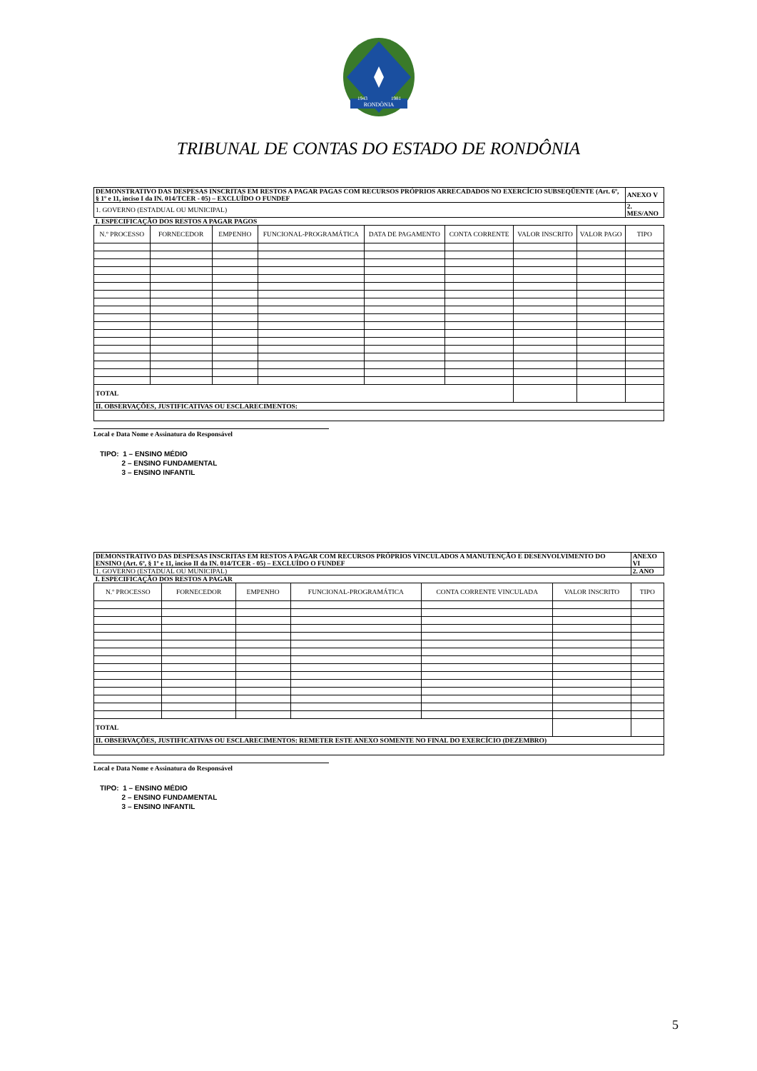RONDÔNIA
1943
1981
TRIBUNAL DE CONTAS DO ESTADO DE RONDÔNIA
| DEMONSTRATIVO DAS DESPESAS INSCRITAS EM RESTOS A PAGAR PAGAS COM RECURSOS PRÓPRIOS ARRECADADOS NO EXERCÍCIO SUBSEQÜENTE (Art. 6º, § 1º e 11, inciso I da IN. 014/TCER - 05) – EXCLUÍDO O FUNDEF | | | | | | | | ANEXO V |
| 1. GOVERNO (ESTADUAL OU MUNICIPAL) | | | | | | | | 2. MES/ANO |
| I. ESPECIFICAÇÃO DOS RESTOS A PAGAR PAGOS | | | | | | | | |
| N.º PROCESSO | FORNECEDOR | EMPENHO | FUNCIONAL-PROGRAMÁTICA | DATA DE PAGAMENTO | CONTA CORRENTE | VALOR INSCRITO | VALOR PAGO | TIPO |
| TOTAL | | | | | | | | |
| II. OBSERVAÇÕES, JUSTIFICATIVAS OU ESCLARECIMENTOS: | | | | | | | | |
Local e Data Nome e Assinatura do Responsável
TIPO: 1 – ENSINO MÉDIO
2 – ENSINO FUNDAMENTAL
3 – ENSINO INFANTIL
| DEMONSTRATIVO DAS DESPESAS INSCRITAS EM RESTOS A PAGAR COM RECURSOS PRÓPRIOS VINCULADOS A MANUTENÇÃO E DESENVOLVIMENTO DO ENSINO (Art. 6º, § 1º e 11, inciso II da IN. 014/TCER - 05) – EXCLUÍDO O FUNDEF | | | | | | | ANEXO VI |
| 1. GOVERNO (ESTADUAL OU MUNICIPAL) | | | | | | | 2. ANO |
| I. ESPECIFICAÇÃO DOS RESTOS A PAGAR | | | | | | | |
| N.º PROCESSO | FORNECEDOR | EMPENHO | FUNCIONAL-PROGRAMÁTICA | CONTA CORRENTE VINCULADA | VALOR INSCRITO | TIPO | |
| TOTAL | | | | | | | |
| II. OBSERVAÇÕES, JUSTIFICATIVAS OU ESCLARECIMENTOS: REMETER ESTE ANEXO SOMENTE NO FINAL DO EXERCÍCIO (DEZEMBRO) | | | | | | | |
Local e Data Nome e Assinatura do Responsável
TIPO: 1 – ENSINO MÉDIO
2 – ENSINO FUNDAMENTAL
3 – ENSINO INFANTIL
5